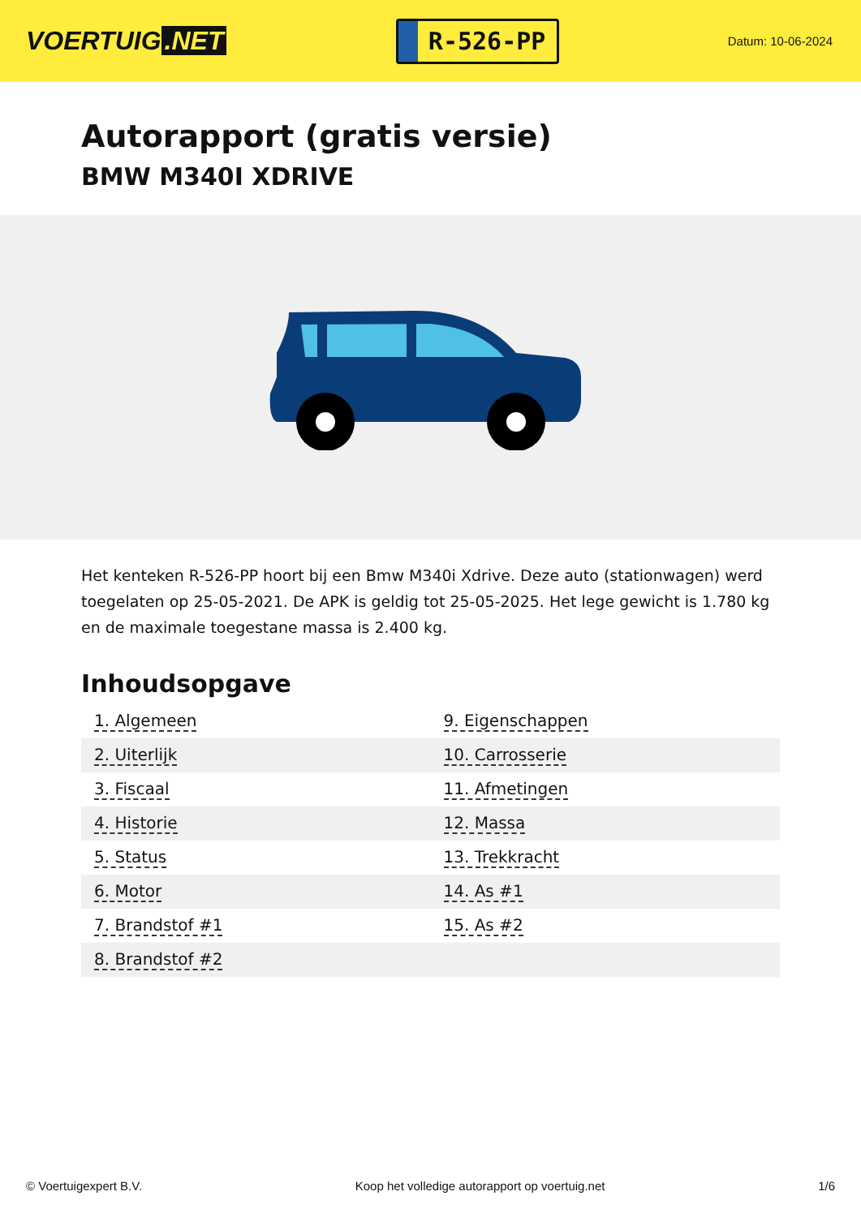VOERTUIG.NET
R-526-PP
Datum: 10-06-2024
Autorapport (gratis versie)
BMW M340I XDRIVE
Het kenteken R-526-PP hoort bij een Bmw M340i Xdrive. Deze auto (stationwagen) werd toegelaten op 25-05-2021. De APK is geldig tot 25-05-2025. Het lege gewicht is 1.780 kg en de maximale toegestane massa is 2.400 kg.
Inhoudsopgave
| 1. Algemeen | 9. Eigenschappen |
| 2. Uiterlijk | 10. Carrosserie |
| 3. Fiscaal | 11. Afmetingen |
| 4. Historie | 12. Massa |
| 5. Status | 13. Trekkracht |
| 6. Motor | 14. As #1 |
| 7. Brandstof #1 | 15. As #2 |
| 8. Brandstof #2 | |
© Voertuigexpert B.V. Koop het volledige autorapport op voertuig.net 1/6